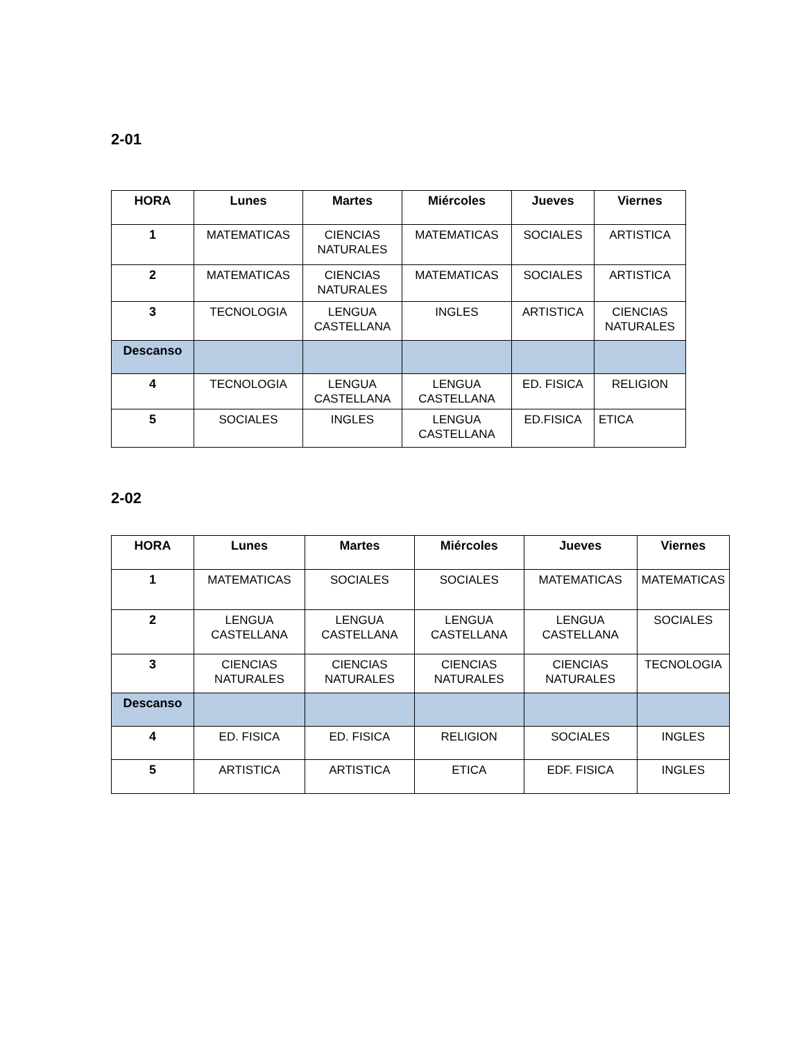2-01
| HORA | Lunes | Martes | Miércoles | Jueves | Viernes |
| --- | --- | --- | --- | --- | --- |
| 1 | MATEMATICAS | CIENCIAS NATURALES | MATEMATICAS | SOCIALES | ARTISTICA |
| 2 | MATEMATICAS | CIENCIAS NATURALES | MATEMATICAS | SOCIALES | ARTISTICA |
| 3 | TECNOLOGIA | LENGUA CASTELLANA | INGLES | ARTISTICA | CIENCIAS NATURALES |
| Descanso | | | | | |
| 4 | TECNOLOGIA | LENGUA CASTELLANA | LENGUA CASTELLANA | ED. FISICA | RELIGION |
| 5 | SOCIALES | INGLES | LENGUA CASTELLANA | ED.FISICA | ETICA |
2-02
| HORA | Lunes | Martes | Miércoles | Jueves | Viernes |
| --- | --- | --- | --- | --- | --- |
| 1 | MATEMATICAS | SOCIALES | SOCIALES | MATEMATICAS | MATEMATICAS |
| 2 | LENGUA CASTELLANA | LENGUA CASTELLANA | LENGUA CASTELLANA | LENGUA CASTELLANA | SOCIALES |
| 3 | CIENCIAS NATURALES | CIENCIAS NATURALES | CIENCIAS NATURALES | CIENCIAS NATURALES | TECNOLOGIA |
| Descanso | | | | | |
| 4 | ED. FISICA | ED. FISICA | RELIGION | SOCIALES | INGLES |
| 5 | ARTISTICA | ARTISTICA | ETICA | EDF. FISICA | INGLES |